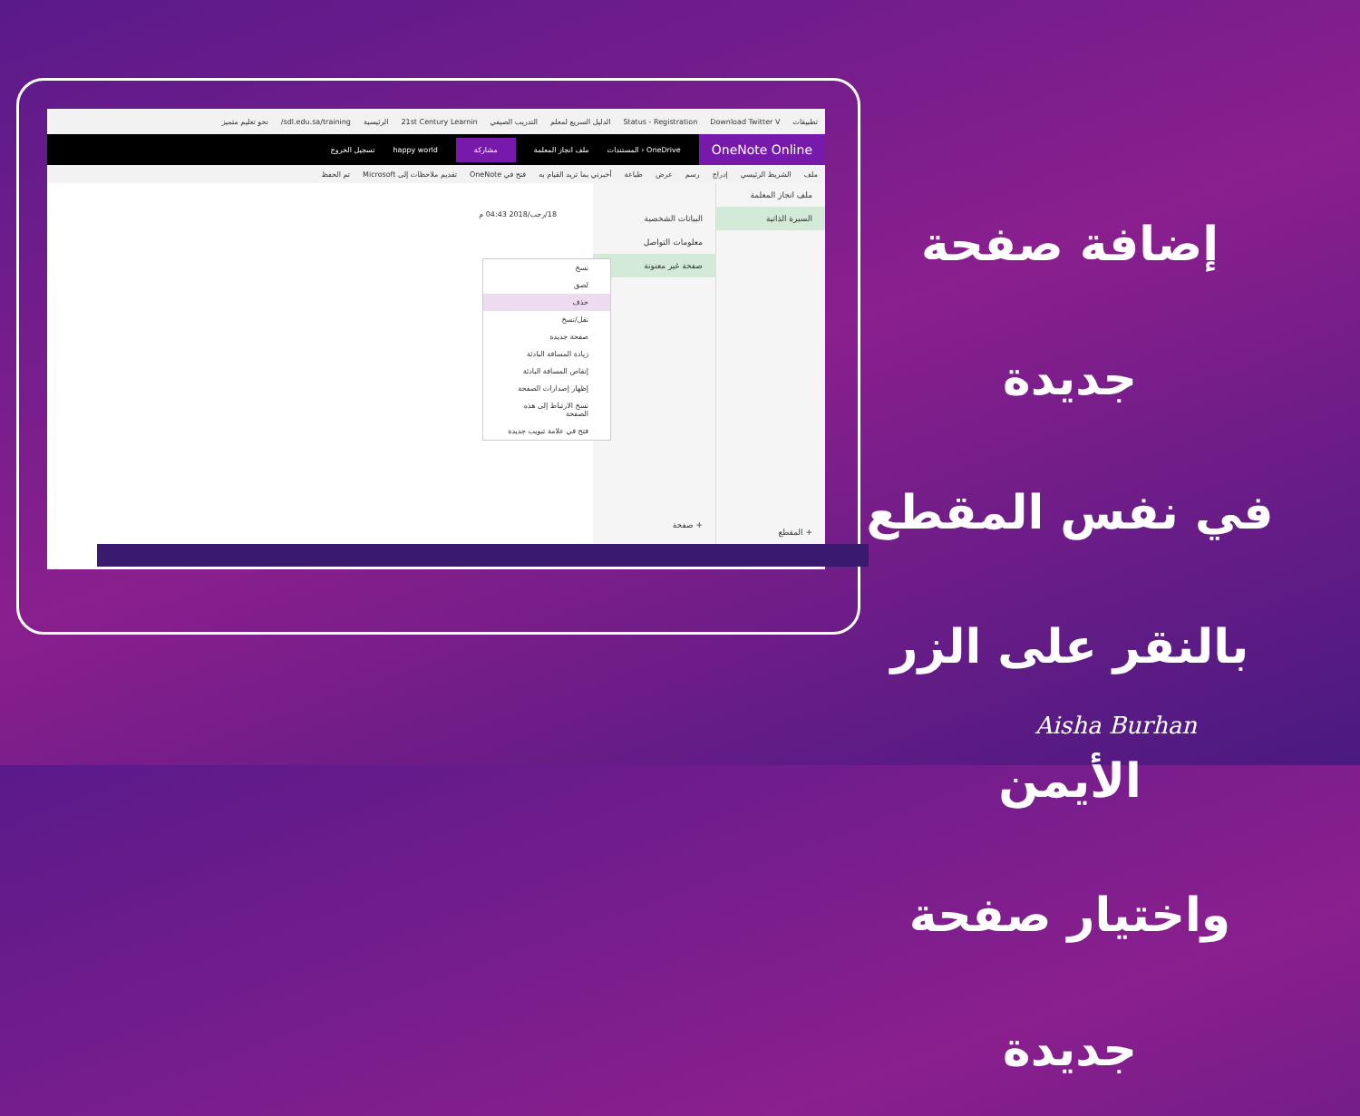تطبيقات Download Twitter V Status - Registration الدليل السريع لمعلم التدريب الصيفي 21st Century Learnin الرئيسية sdl.edu.sa/training/ نحو تعليم متميز
OneNote Online OneDrive ‹ المستندات ملف انجاز المعلمة مشاركة happy world تسجيل الخروج
ملف الشريط الرئيسي إدراج رسم عرض طباعة أخبرني بما تريد القيام به فتح في OneNote تقديم ملاحظات إلى Microsoft تم الحفظ
ملف انجاز المعلمة
السيرة الذاتية
+ المقطع
البيانات الشخصية
معلومات التواصل
صفحة غير معنونة
+ صفحة
18/رجب/2018 04:43 م
نسخ
لصق
حذف
نقل/نسخ
صفحة جديدة
زيادة المسافة البادئة
إنقاص المسافة البادئة
إظهار إصدارات الصفحة
نسخ الارتباط إلى هذه الصفحة
فتح في علامة تبويب جديدة
إضافة صفحة جديدة
في نفس المقطع
بالنقر على الزر الأيمن
واختيار صفحة جديدة
Aisha Burhan